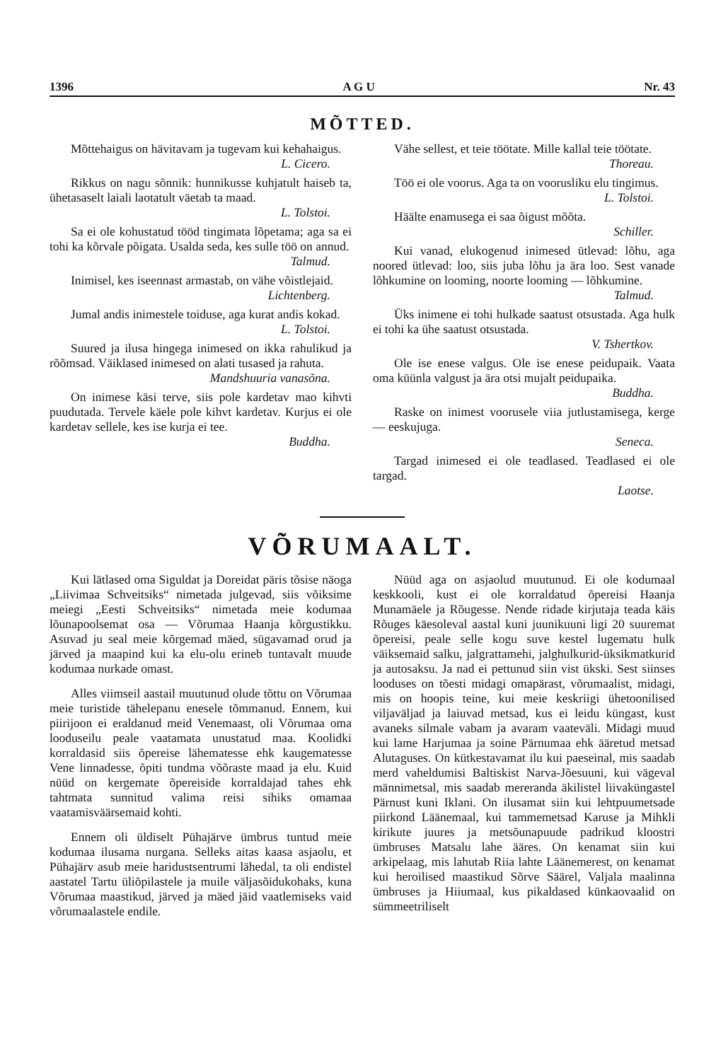1396 A G U Nr. 43
MÕTTED.
Mõttehaigus on hävitavam ja tugevam kui kehahaigus.
L. Cicero.
Rikkus on nagu sõnnik: hunnikusse kuhjatult haiseb ta, ühetasaselt laiali laotatult väetab ta maad.
L. Tolstoi.
Sa ei ole kohustatud tööd tingimata lõpetama; aga sa ei tohi ka kõrvale põigata. Usalda seda, kes sulle töö on annud.
Talmud.
Inimisel, kes iseennast armastab, on vähe võistlejaid.
Lichtenberg.
Jumal andis inimestele toiduse, aga kurat andis kokad.
L. Tolstoi.
Suured ja ilusa hingega inimesed on ikka rahulikud ja rõõmsad. Väiklased inimesed on alati tusased ja rahuta.
Mandshuuria vanasõna.
On inimese käsi terve, siis pole kardetav mao kihvti puudutada. Tervele käele pole kihvt kardetav. Kurjus ei ole kardetav sellele, kes ise kurja ei tee.
Buddha.
Vähe sellest, et teie töötate. Mille kallal teie töötate.
Thoreau.
Töö ei ole voorus. Aga ta on voorusliku elu tingimus.
L. Tolstoi.
Häälte enamusega ei saa õigust mõõta.
Schiller.
Kui vanad, elukogenud inimesed ütlevad: lõhu, aga noored ütlevad: loo, siis juba lõhu ja ära loo. Sest vanade lõhkumine on looming, noorte looming — lõhkumine.
Talmud.
Üks inimene ei tohi hulkade saatust otsustada. Aga hulk ei tohi ka ühe saatust otsustada.
V. Tshertkov.
Ole ise enese valgus. Ole ise enese peidupaik. Vaata oma küünla valgust ja ära otsi mujalt peidupaika.
Buddha.
Raske on inimest voorusele viia jutlustamisega, kerge — eeskujuga.
Seneca.
Targad inimesed ei ole teadlased. Teadlased ei ole targad.
Laotse.
VÕRUMAALT.
Kui lätlased oma Siguldat ja Doreidat päris tõsise näoga „Liivimaa Schveitsiks“ nimetada julgevad, siis võiksime meiegi „Eesti Schveitsiks“ nimetada meie kodumaa lõunapoolsemat osa — Võrumaa Haanja kõrgustikku. Asuvad ju seal meie kõrgemad mäed, sügavamad orud ja järved ja maapind kui ka elu-olu erineb tuntavalt muude kodumaa nurkade omast.
Alles viimseil aastail muutunud olude tõttu on Võrumaa meie turistide tähelepanu enesele tõmmanud. Ennem, kui piirijoon ei eraldanud meid Venemaast, oli Võrumaa oma looduseilu peale vaatamata unustatud maa. Koolidki korraldasid siis õpereise lähematesse ehk kaugematesse Vene linnadesse, õpiti tundma võõraste maad ja elu. Kuid nüüd on kergemate õpereiside korraldajad tahes ehk tahtmata sunnitud valima reisi sihiks omamaa vaatamisväärsemaid kohti.
Ennem oli üldiselt Pühajärve ümbrus tuntud meie kodumaa ilusama nurgana. Selleks aitas kaasa asjaolu, et Pühajärv asub meie haridustsentrumi lähedal, ta oli endistel aastatel Tartu üliõpilastele ja muile väljasõidukohaks, kuna Võrumaa maastikud, järved ja mäed jäid vaatlemiseks vaid võrumaalastele endile.
Nüüd aga on asjaolud muutunud. Ei ole kodumaal keskkooli, kust ei ole korraldatud õpereisi Haanja Munamäele ja Rõugesse. Nende ridade kirjutaja teada käis Rõuges käesoleval aastal kuni juunikuuni ligi 20 suuremat õpereisi, peale selle kogu suve kestel lugematu hulk väiksemaid salku, jalgrattamehi, jalghulkurid-üksikmatkurid ja autosaksu. Ja nad ei pettunud siin vist ükski. Sest siinses looduses on tõesti midagi omapärast, võrumaalist, midagi, mis on hoopis teine, kui meie keskriigi ühetoonilised viljaväljad ja laiuvad metsad, kus ei leidu küngast, kust avaneks silmale vabam ja avaram vaateväli. Midagi muud kui lame Harjumaa ja soine Pärnumaa ehk ääretud metsad Alutaguses. On kütkestavamat ilu kui paeseinal, mis saadab merd vaheldumisi Baltiskist Narva-Jõesuuni, kui vägeval männimetsal, mis saadab mereranda äkilistel liivaküngastel Pärnust kuni Iklani. On ilusamat siin kui lehtpuumetsade piirkond Läänemaal, kui tammemetsad Karuse ja Mihkli kirikute juures ja metsõunapuude padrikud kloostri ümbruses Matsalu lahe ääres. On kenamat siin kui arkipelaag, mis lahutab Riia lahte Läänemerest, on kenamat kui heroilised maastikud Sõrve Säärel, Valjala maalinna ümbruses ja Hiiumaal, kus pikaldased künkaovaalid on sümmeetriliselt